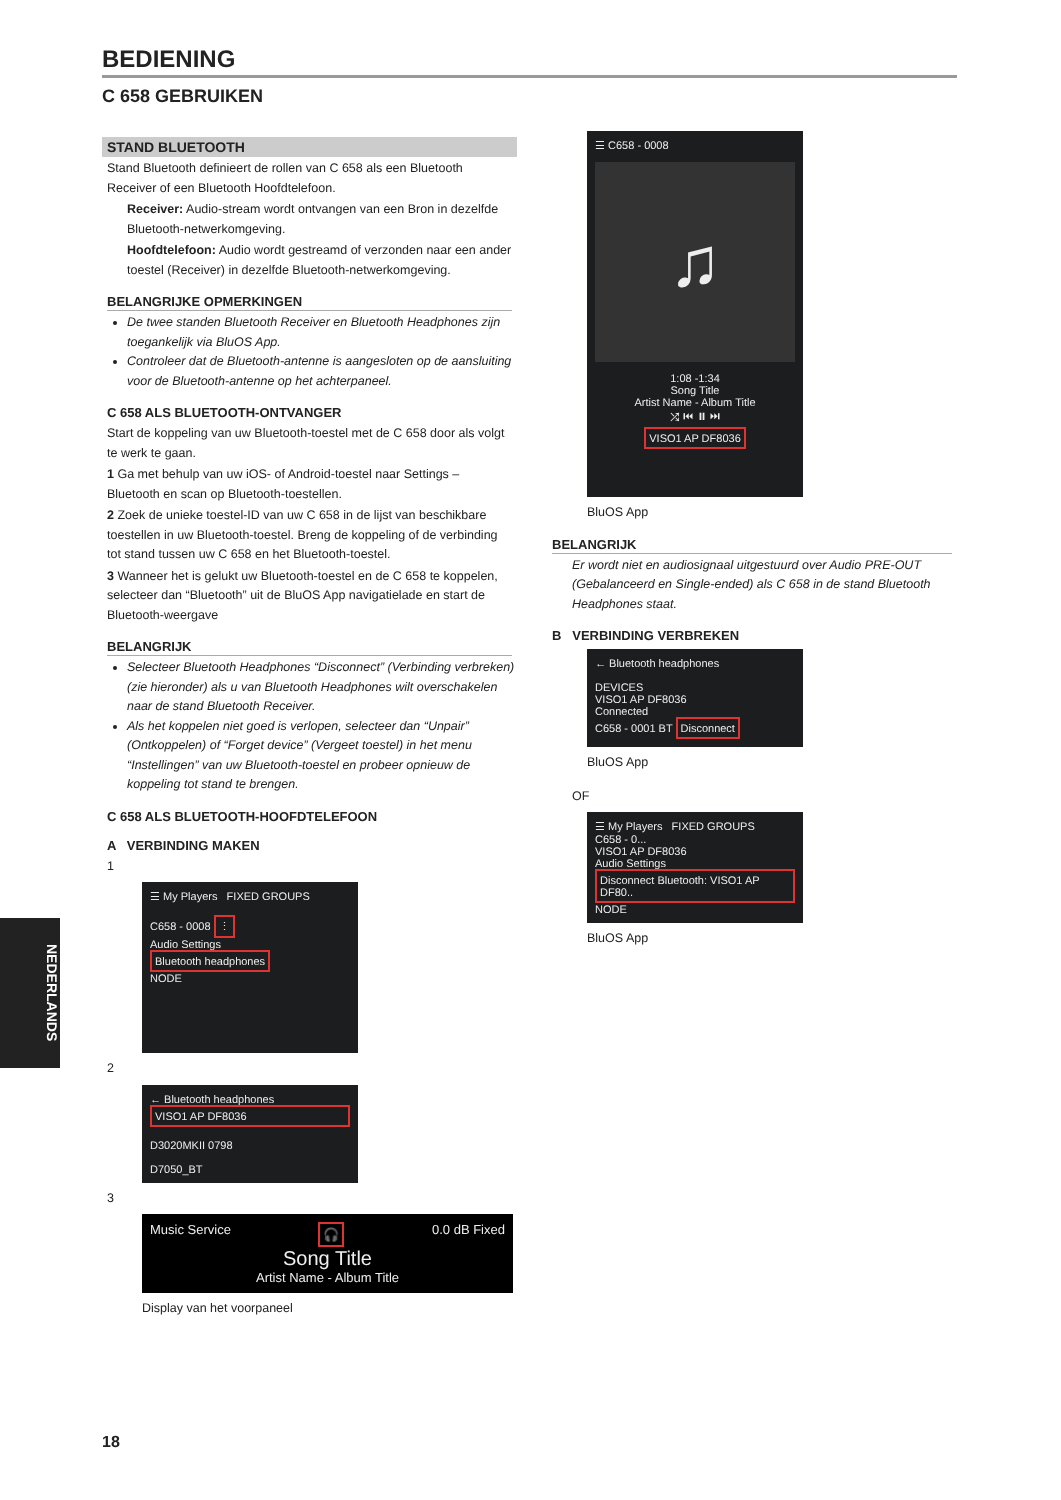BEDIENING
C 658 GEBRUIKEN
STAND BLUETOOTH
Stand Bluetooth definieert de rollen van C 658 als een Bluetooth Receiver of een Bluetooth Hoofdtelefoon.
Receiver: Audio-stream wordt ontvangen van een Bron in dezelfde Bluetooth-netwerkomgeving.
Hoofdtelefoon: Audio wordt gestreamd of verzonden naar een ander toestel (Receiver) in dezelfde Bluetooth-netwerkomgeving.
BELANGRIJKE OPMERKINGEN
De twee standen Bluetooth Receiver en Bluetooth Headphones zijn toegankelijk via BluOS App.
Controleer dat de Bluetooth-antenne is aangesloten op de aansluiting voor de Bluetooth-antenne op het achterpaneel.
C 658 ALS BLUETOOTH-ONTVANGER
Start de koppeling van uw Bluetooth-toestel met de C 658 door als volgt te werk te gaan.
1 Ga met behulp van uw iOS- of Android-toestel naar Settings – Bluetooth en scan op Bluetooth-toestellen.
2 Zoek de unieke toestel-ID van uw C 658 in de lijst van beschikbare toestellen in uw Bluetooth-toestel. Breng de koppeling of de verbinding tot stand tussen uw C 658 en het Bluetooth-toestel.
3 Wanneer het is gelukt uw Bluetooth-toestel en de C 658 te koppelen, selecteer dan “Bluetooth” uit de BluOS App navigatielade en start de Bluetooth-weergave
BELANGRIJK
Selecteer Bluetooth Headphones “Disconnect” (Verbinding verbreken) (zie hieronder) als u van Bluetooth Headphones wilt overschakelen naar de stand Bluetooth Receiver.
Als het koppelen niet goed is verlopen, selecteer dan “Unpair” (Ontkoppelen) of “Forget device” (Vergeet toestel) in het menu “Instellingen” van uw Bluetooth-toestel en probeer opnieuw de koppeling tot stand te brengen.
C 658 ALS BLUETOOTH-HOOFDTELEFOON
A VERBINDING MAKEN
1
☰ My Players FIXED GROUPS
C658 - 0008 ⋮
Audio Settings
Bluetooth headphones
NODE
2
← Bluetooth headphones
VISO1 AP DF8036
D3020MKII 0798
D7050_BT
3
Music Service 🎧 0.0 dB Fixed
Song Title
Artist Name - Album Title
Display van het voorpaneel
☰ C658 - 0008
♫
1:08 -1:34
Song Title
Artist Name - Album Title
⤮ ⏮ ⏸ ⏭
VISO1 AP DF8036
BluOS App
BELANGRIJK
Er wordt niet en audiosignaal uitgestuurd over Audio PRE-OUT (Gebalanceerd en Single-ended) als C 658 in de stand Bluetooth Headphones staat.
B VERBINDING VERBREKEN
← Bluetooth headphones
DEVICES
VISO1 AP DF8036
Connected
C658 - 0001 BT Disconnect
BluOS App
OF
☰ My Players FIXED GROUPS
C658 - 0...
VISO1 AP DF8036
Audio Settings
Disconnect Bluetooth: VISO1 AP DF80..
NODE
BluOS App
NEDERLANDS
18